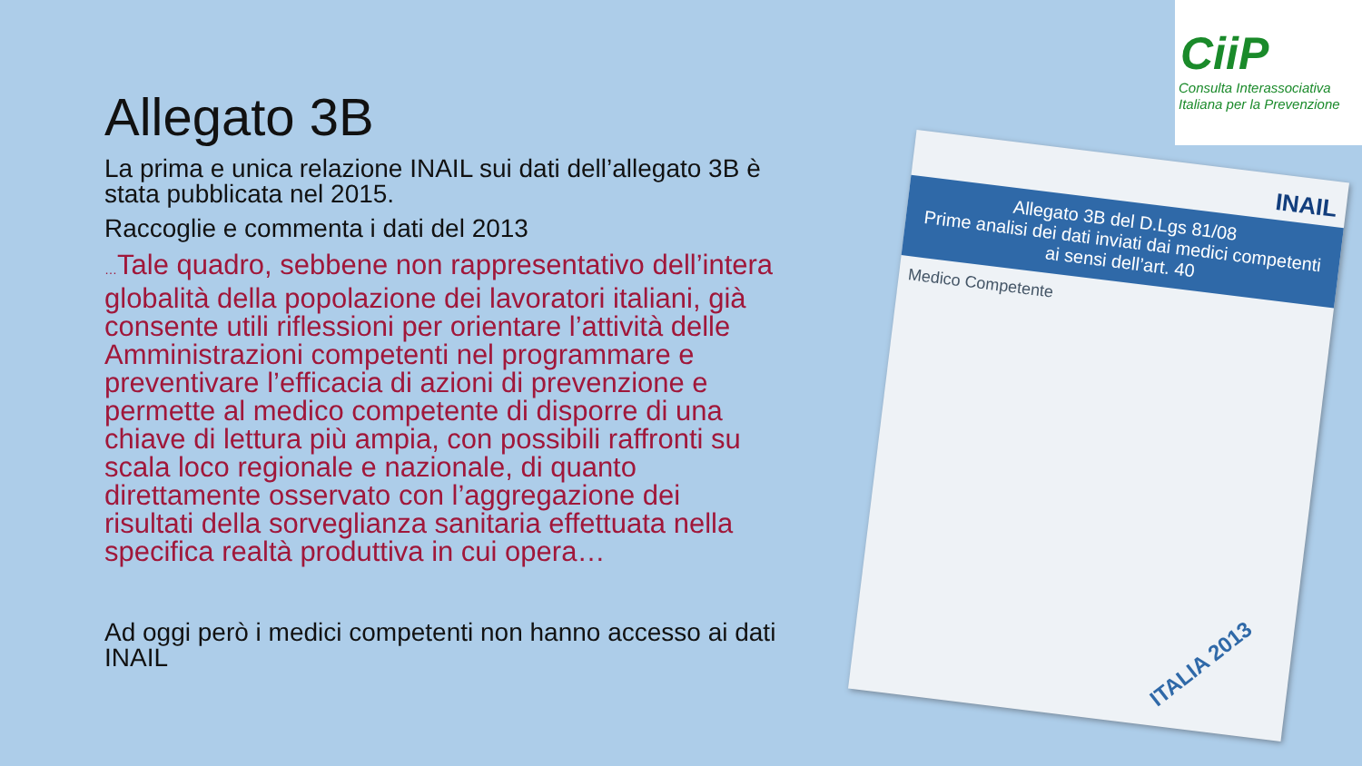Allegato 3B
La prima e unica relazione INAIL sui dati dell’allegato 3B è stata pubblicata nel 2015.
Raccoglie e commenta i dati del 2013
…Tale quadro, sebbene non rappresentativo dell’intera globalità della popolazione dei lavoratori italiani, già consente utili riflessioni per orientare l’attività delle Amministrazioni competenti nel programmare e preventivare l’efficacia di azioni di prevenzione e permette al medico competente di disporre di una chiave di lettura più ampia, con possibili raffronti su scala loco regionale e nazionale, di quanto direttamente osservato con l’aggregazione dei risultati della sorveglianza sanitaria effettuata nella specifica realtà produttiva in cui opera…
Ad oggi però i medici competenti non hanno accesso ai dati INAIL
CiiP
Consulta Interassociativa
Italiana per la Prevenzione
INAIL
Allegato 3B del D.Lgs 81/08
Prime analisi dei dati inviati dai medici competenti ai sensi dell’art. 40
Medico Competente
ITALIA 2013